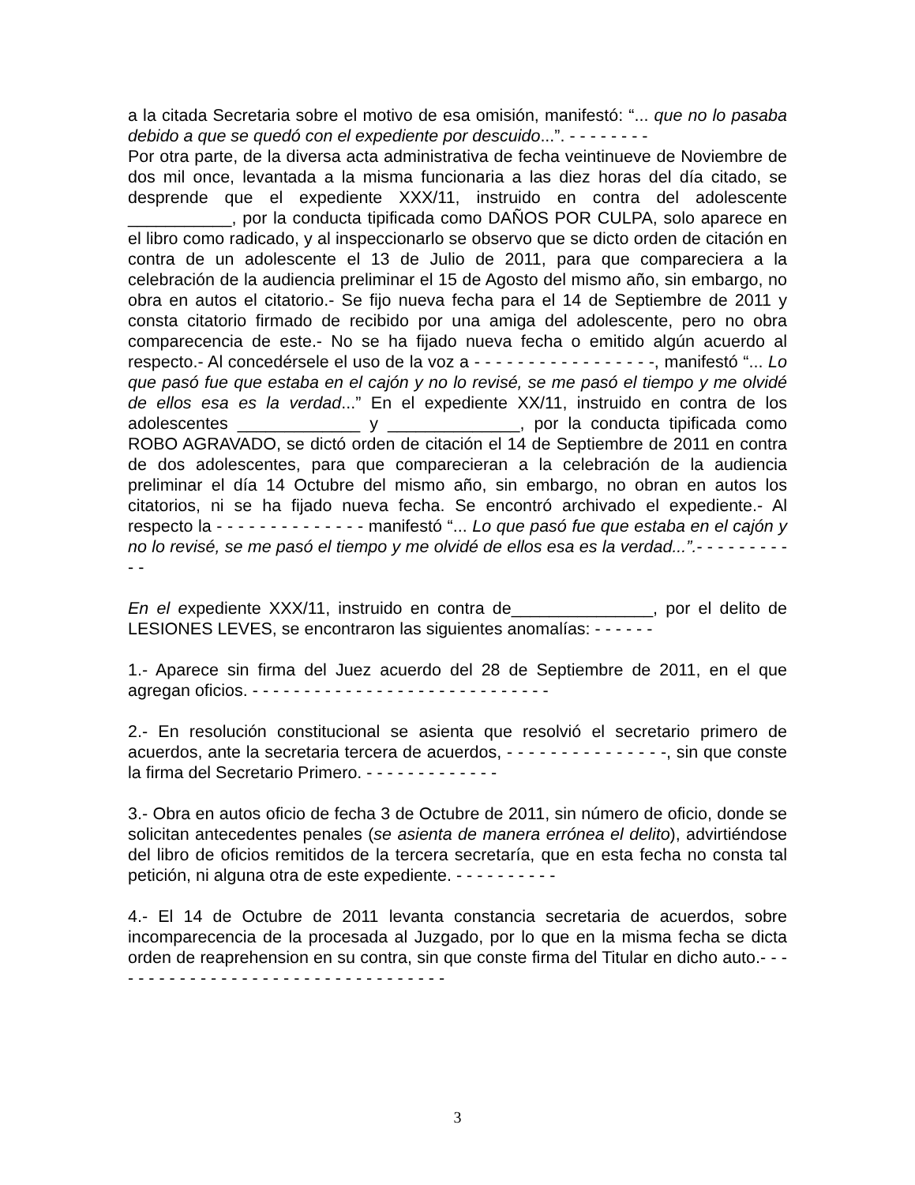a la citada Secretaria sobre el motivo de esa omisión, manifestó: “... que no lo pasaba debido a que se quedó con el expediente por descuido...”. - - - - - - - -
Por otra parte, de la diversa acta administrativa de fecha veintinueve de Noviembre de dos mil once, levantada a la misma funcionaria a las diez horas del día citado, se desprende que el expediente XXX/11, instruido en contra del adolescente ___________, por la conducta tipificada como DAÑOS POR CULPA, solo aparece en el libro como radicado, y al inspeccionarlo se observo que se dicto orden de citación en contra de un adolescente el 13 de Julio de 2011, para que compareciera a la celebración de la audiencia preliminar el 15 de Agosto del mismo año, sin embargo, no obra en autos el citatorio.- Se fijo nueva fecha para el 14 de Septiembre de 2011 y consta citatorio firmado de recibido por una amiga del adolescente, pero no obra comparecencia de este.- No se ha fijado nueva fecha o emitido algún acuerdo al respecto.- Al concedérsele el uso de la voz a - - - - - - - - - - - - - - - - -, manifestó “... Lo que pasó fue que estaba en el cajón y no lo revisé, se me pasó el tiempo y me olvidé de ellos esa es la verdad...” En el expediente XX/11, instruido en contra de los adolescentes _____________ y ______________, por la conducta tipificada como ROBO AGRAVADO, se dictó orden de citación el 14 de Septiembre de 2011 en contra de dos adolescentes, para que comparecieran a la celebración de la audiencia preliminar el día 14 Octubre del mismo año, sin embargo, no obran en autos los citatorios, ni se ha fijado nueva fecha. Se encontró archivado el expediente.- Al respecto la - - - - - - - - - - - - - - manifestó “... Lo que pasó fue que estaba en el cajón y no lo revisé, se me pasó el tiempo y me olvidé de ellos esa es la verdad...”.- - - - - - - - - - -
En el expediente XXX/11, instruido en contra de_______________, por el delito de LESIONES LEVES, se encontraron las siguientes anomalías: - - - - - -
1.- Aparece sin firma del Juez acuerdo del 28 de Septiembre de 2011, en el que agregan oficios. - - - - - - - - - - - - - - - - - - - - - - - - - - - - -
2.- En resolución constitucional se asienta que resolvió el secretario primero de acuerdos, ante la secretaria tercera de acuerdos, - - - - - - - - - - - - - - -, sin que conste la firma del Secretario Primero. - - - - - - - - - - - - -
3.- Obra en autos oficio de fecha 3 de Octubre de 2011, sin número de oficio, donde se solicitan antecedentes penales (se asienta de manera errónea el delito), advirtiéndose del libro de oficios remitidos de la tercera secretaría, que en esta fecha no consta tal petición, ni alguna otra de este expediente. - - - - - - - - - -
4.- El 14 de Octubre de 2011 levanta constancia secretaria de acuerdos, sobre incomparecencia de la procesada al Juzgado, por lo que en la misma fecha se dicta orden de reaprehension en su contra, sin que conste firma del Titular en dicho auto.- - - - - - - - - - - - - - - - - - - - - - - - - - - - - - - - - -
3